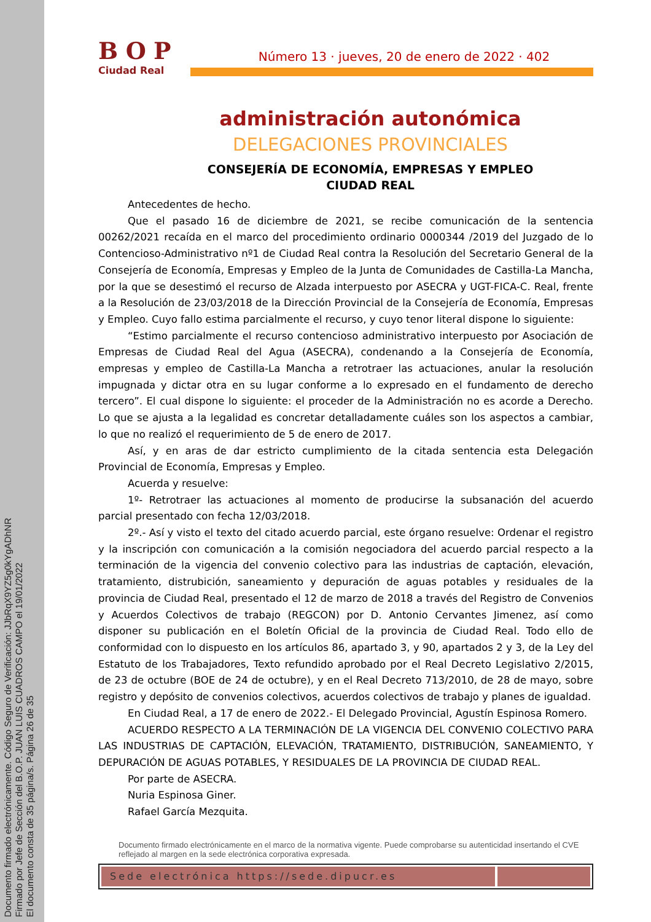Documento firmado electrónicamente. Código Seguro de Verificación: JJbRqX9YZ5g0kYgADhNR
Firmado por Jefe de Sección del B.O.P. JUAN LUIS CUADROS CAMPO el 19/01/2022
El documento consta de 35 página/s. Página 26 de 35
BOP
Ciudad Real
Número 13 · jueves, 20 de enero de 2022 · 402
administración autonómica
DELEGACIONES PROVINCIALES
CONSEJERÍA DE ECONOMÍA, EMPRESAS Y EMPLEO
CIUDAD REAL
Antecedentes de hecho.
Que el pasado 16 de diciembre de 2021, se recibe comunicación de la sentencia 00262/2021 recaída en el marco del procedimiento ordinario 0000344 /2019 del Juzgado de lo Contencioso-Administrativo nº1 de Ciudad Real contra la Resolución del Secretario General de la Consejería de Economía, Empresas y Empleo de la Junta de Comunidades de Castilla-La Mancha, por la que se desestimó el recurso de Alzada interpuesto por ASECRA y UGT-FICA-C. Real, frente a la Resolución de 23/03/2018 de la Dirección Provincial de la Consejería de Economía, Empresas y Empleo. Cuyo fallo estima parcialmente el recurso, y cuyo tenor literal dispone lo siguiente:
“Estimo parcialmente el recurso contencioso administrativo interpuesto por Asociación de Empresas de Ciudad Real del Agua (ASECRA), condenando a la Consejería de Economía, empresas y empleo de Castilla-La Mancha a retrotraer las actuaciones, anular la resolución impugnada y dictar otra en su lugar conforme a lo expresado en el fundamento de derecho tercero”. El cual dispone lo siguiente: el proceder de la Administración no es acorde a Derecho. Lo que se ajusta a la legalidad es concretar detalladamente cuáles son los aspectos a cambiar, lo que no realizó el requerimiento de 5 de enero de 2017.
Así, y en aras de dar estricto cumplimiento de la citada sentencia esta Delegación Provincial de Economía, Empresas y Empleo.
Acuerda y resuelve:
1º- Retrotraer las actuaciones al momento de producirse la subsanación del acuerdo parcial presentado con fecha 12/03/2018.
2º.- Así y visto el texto del citado acuerdo parcial, este órgano resuelve: Ordenar el registro y la inscripción con comunicación a la comisión negociadora del acuerdo parcial respecto a la terminación de la vigencia del convenio colectivo para las industrias de captación, elevación, tratamiento, distrubición, saneamiento y depuración de aguas potables y residuales de la provincia de Ciudad Real, presentado el 12 de marzo de 2018 a través del Registro de Convenios y Acuerdos Colectivos de trabajo (REGCON) por D. Antonio Cervantes Jimenez, así como disponer su publicación en el Boletín Oficial de la provincia de Ciudad Real. Todo ello de conformidad con lo dispuesto en los artículos 86, apartado 3, y 90, apartados 2 y 3, de la Ley del Estatuto de los Trabajadores, Texto refundido aprobado por el Real Decreto Legislativo 2/2015, de 23 de octubre (BOE de 24 de octubre), y en el Real Decreto 713/2010, de 28 de mayo, sobre registro y depósito de convenios colectivos, acuerdos colectivos de trabajo y planes de igualdad.
En Ciudad Real, a 17 de enero de 2022.- El Delegado Provincial, Agustín Espinosa Romero.
ACUERDO RESPECTO A LA TERMINACIÓN DE LA VIGENCIA DEL CONVENIO COLECTIVO PARA LAS INDUSTRIAS DE CAPTACIÓN, ELEVACIÓN, TRATAMIENTO, DISTRIBUCIÓN, SANEAMIENTO, Y DEPURACIÓN DE AGUAS POTABLES, Y RESIDUALES DE LA PROVINCIA DE CIUDAD REAL.
Por parte de ASECRA.
Nuria Espinosa Giner.
Rafael García Mezquita.
Documento firmado electrónicamente en el marco de la normativa vigente. Puede comprobarse su autenticidad insertando el CVE reflejado al margen en la sede electrónica corporativa expresada.
Sede electrónica https://sede.dipucr.es